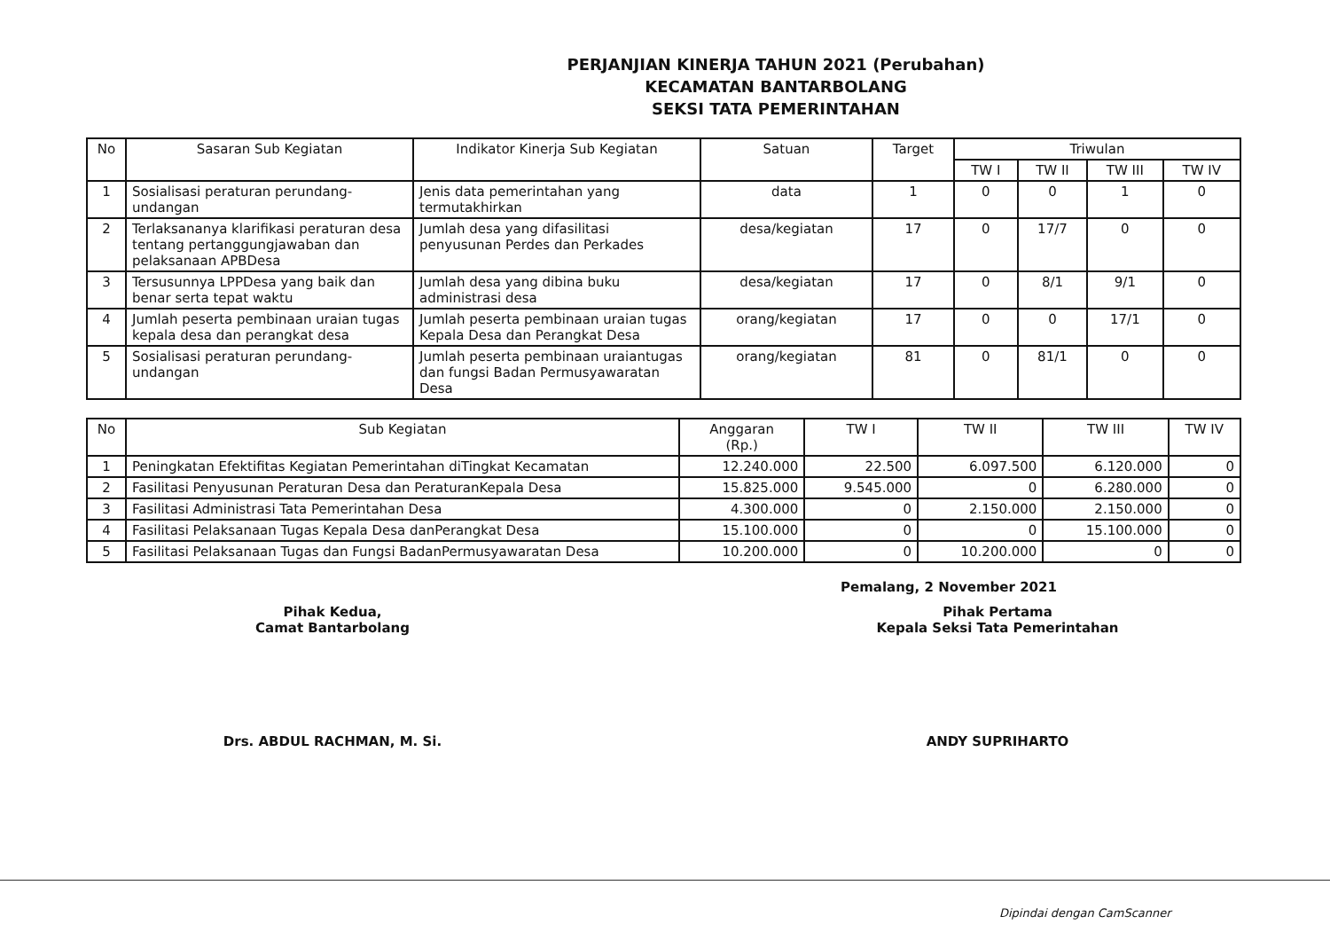PERJANJIAN KINERJA TAHUN 2021 (Perubahan)
KECAMATAN BANTARBOLANG
SEKSI TATA PEMERINTAHAN
| No | Sasaran Sub Kegiatan | Indikator Kinerja Sub Kegiatan | Satuan | Target | Triwulan | | | |
| --- | --- | --- | --- | --- | --- | --- | --- | --- |
| | | | | | TW I | TW II | TW III | TW IV |
| 1 | Sosialisasi peraturan perundang-undangan | Jenis data pemerintahan yang termutakhirkan | data | 1 | 0 | 0 | 1 | 0 |
| 2 | Terlaksananya klarifikasi peraturan desa tentang pertanggungjawaban dan pelaksanaan APBDesa | Jumlah desa yang difasilitasi penyusunan Perdes dan Perkades | desa/kegiatan | 17 | 0 | 17/7 | 0 | 0 |
| 3 | Tersusunnya LPPDesa yang baik dan benar serta tepat waktu | Jumlah desa yang dibina buku administrasi desa | desa/kegiatan | 17 | 0 | 8/1 | 9/1 | 0 |
| 4 | Jumlah peserta pembinaan uraian tugas kepala desa dan perangkat desa | Jumlah peserta pembinaan uraian tugas Kepala Desa dan Perangkat Desa | orang/kegiatan | 17 | 0 | 0 | 17/1 | 0 |
| 5 | Sosialisasi peraturan perundang-undangan | Jumlah peserta pembinaan uraiantugas dan fungsi Badan Permusyawaratan Desa | orang/kegiatan | 81 | 0 | 81/1 | 0 | 0 |
| No | Sub Kegiatan | Anggaran (Rp.) | TW I | TW II | TW III | TW IV |
| --- | --- | --- | --- | --- | --- | --- |
| 1 | Peningkatan Efektifitas Kegiatan Pemerintahan diTingkat Kecamatan | 12.240.000 | 22.500 | 6.097.500 | 6.120.000 | 0 |
| 2 | Fasilitasi Penyusunan Peraturan Desa dan PeraturanKepala Desa | 15.825.000 | 9.545.000 | 0 | 6.280.000 | 0 |
| 3 | Fasilitasi Administrasi Tata Pemerintahan Desa | 4.300.000 | 0 | 2.150.000 | 2.150.000 | 0 |
| 4 | Fasilitasi Pelaksanaan Tugas Kepala Desa danPerangkat Desa | 15.100.000 | 0 | 0 | 15.100.000 | 0 |
| 5 | Fasilitasi Pelaksanaan Tugas dan Fungsi BadanPermusyawaratan Desa | 10.200.000 | 0 | 10.200.000 | 0 | 0 |
Pemalang, 2 November 2021
Pihak Kedua,
Camat Bantarbolang
Drs. ABDUL RACHMAN, M. Si.
Pihak Pertama
Kepala Seksi Tata Pemerintahan
ANDY SUPRIHARTO
Dipindai dengan CamScanner